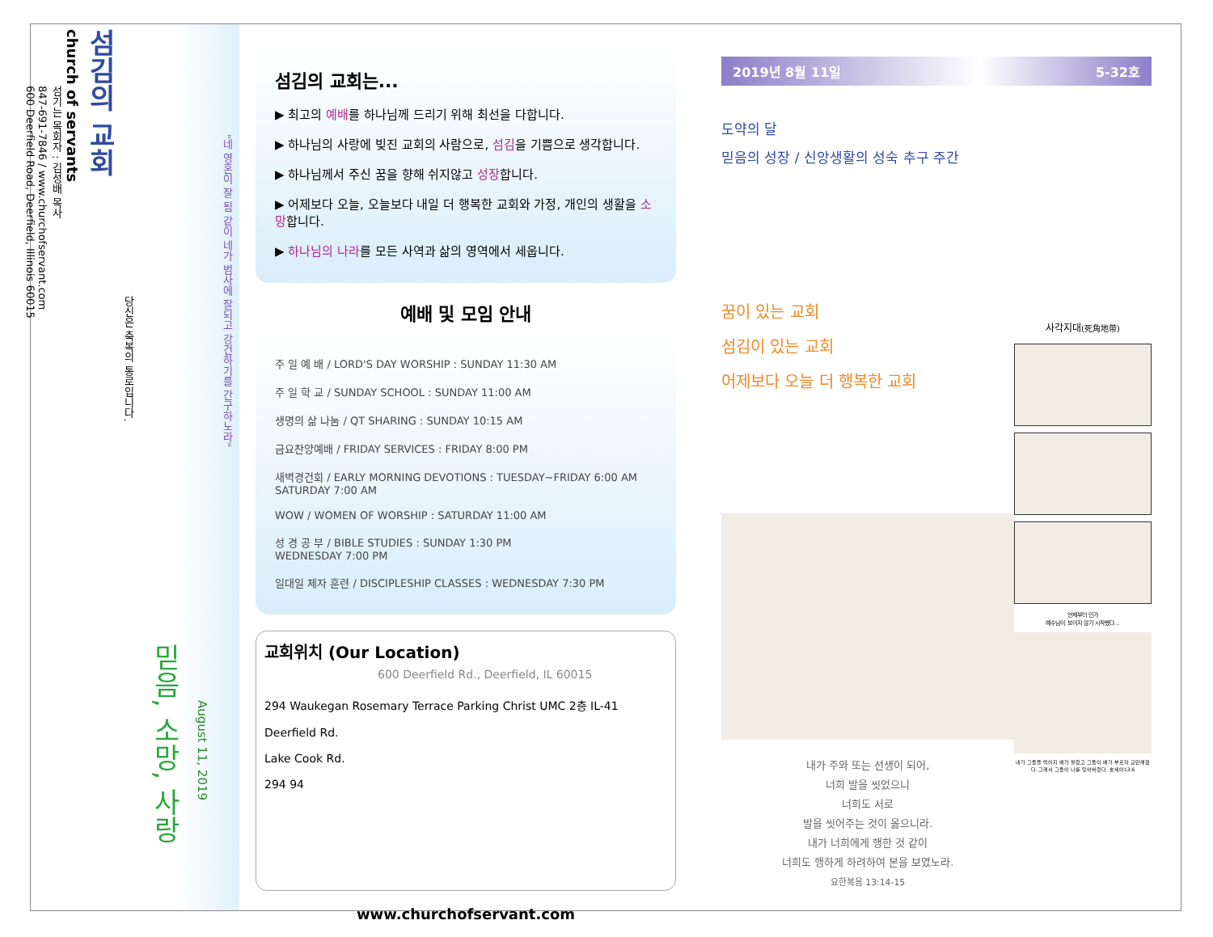"네 영혼이 잘 됨 같이 네가 범사에 잘되고 강건하기를 간구하노라"
August 11, 2019
믿음, 소망, 사랑
당신은 축복의 통로입니다.
섬김의 교회
church of servants
섬기는 목회자 : 김성배 목사
847-691-7846 / www.churchofservant.com
600 Deerfield Road, Deerfield, Illinois 60015
섬김의 교회는...
▶ 최고의 예배를 하나님께 드리기 위해 최선을 다합니다.
▶ 하나님의 사랑에 빚진 교회의 사람으로, 섬김을 기쁨으로 생각합니다.
▶ 하나님께서 주신 꿈을 향해 쉬지않고 성장합니다.
▶ 어제보다 오늘, 오늘보다 내일 더 행복한 교회와 가정, 개인의 생활을 소망합니다.
▶ 하나님의 나라를 모든 사역과 삶의 영역에서 세웁니다.
예배 및 모임 안내
주 일 예 배 / LORD'S DAY WORSHIP : SUNDAY 11:30 AM
주 일 학 교 / SUNDAY SCHOOL : SUNDAY 11:00 AM
생명의 삶 나눔 / QT SHARING : SUNDAY 10:15 AM
금요찬양예배 / FRIDAY SERVICES : FRIDAY 8:00 PM
새벽경건회 / EARLY MORNING DEVOTIONS : TUESDAY~FRIDAY 6:00 AM
SATURDAY 7:00 AM
WOW / WOMEN OF WORSHIP : SATURDAY 11:00 AM
성 경 공 부 / BIBLE STUDIES : SUNDAY 1:30 PM
WEDNESDAY 7:00 PM
일대일 제자 훈련 / DISCIPLESHIP CLASSES : WEDNESDAY 7:30 PM
교회위치 (Our Location)
600 Deerfield Rd., Deerfield, IL 60015
294 Waukegan Rosemary Terrace Parking Christ UMC 2층 IL-41
Deerfield Rd.
Lake Cook Rd.
294 94
www.churchofservant.com
2019년 8월 11일 5-32호
도약의 달
믿음의 성장 / 신앙생활의 성숙 추구 주간
꿈이 있는 교회
섬김이 있는 교회
어제보다 오늘 더 행복한 교회
내가 주와 또는 선생이 되어,
너희 발을 씻었으니
너희도 서로
발을 씻어주는 것이 옳으니라.
내가 너희에게 행한 것 같이
너희도 행하게 하려하여 본을 보였노라.
요한복음 13:14-15
사각지대(死角地帶)
언제부터 인가
예수님이 보이지 않기 시작했다...
내가 그들을 먹이지 배가 불렀고 그들이 배가 부르자 교만해졌다. 그래서 그들이 나를 잊어버렸다. 호세아13:6